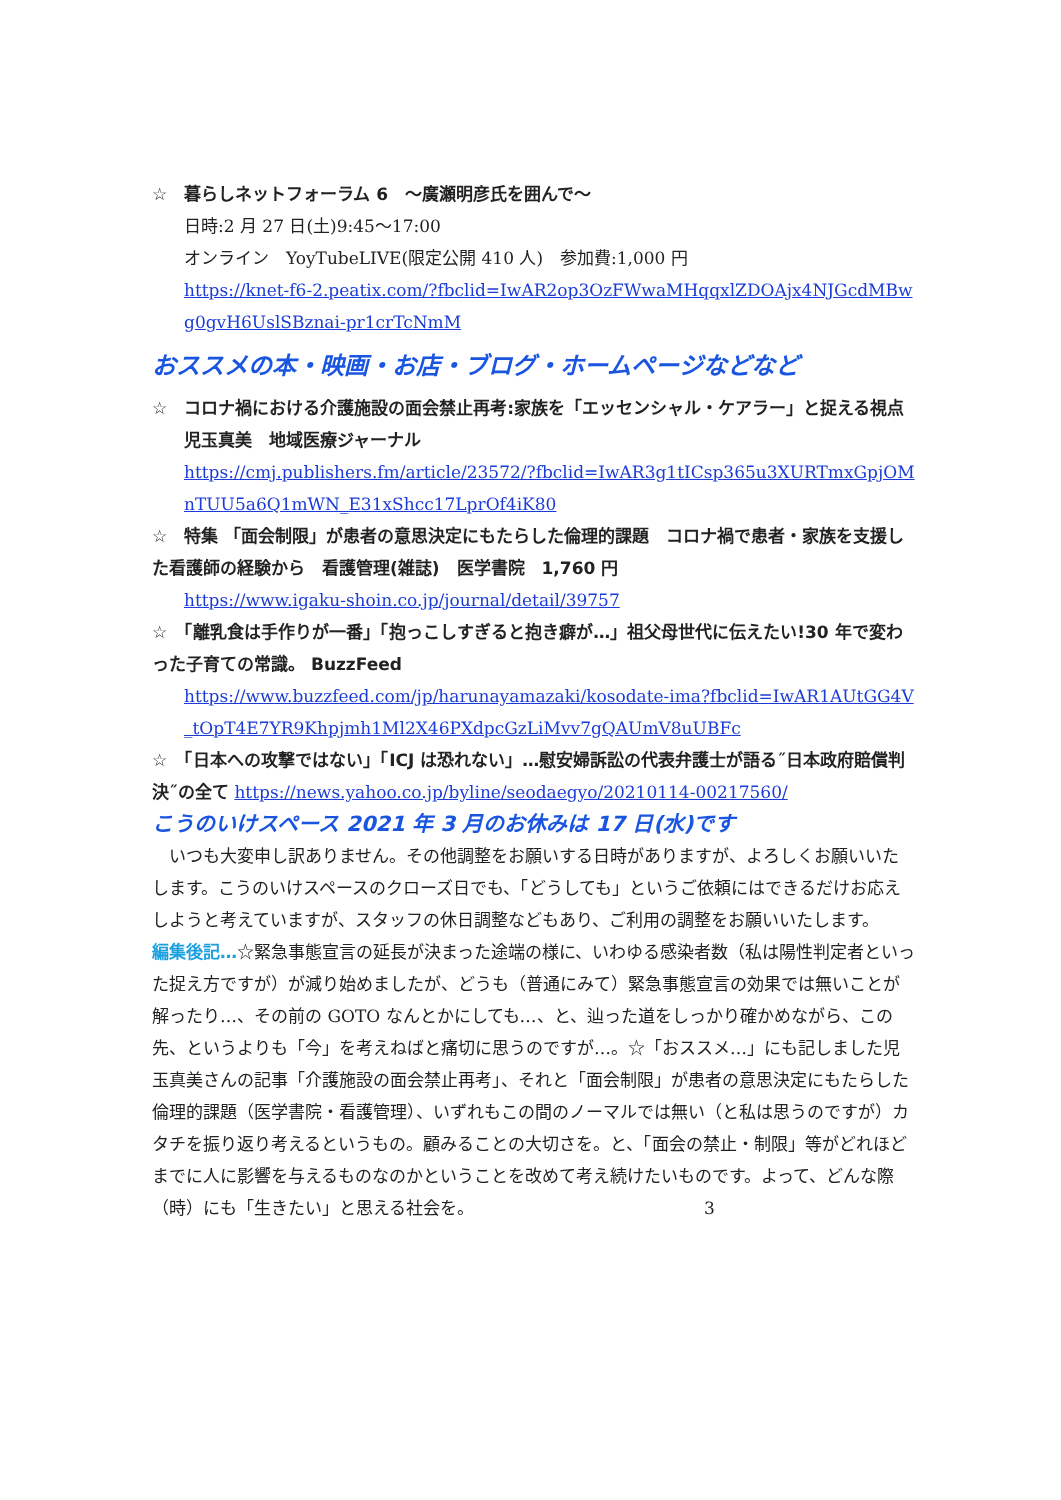☆　暮らしネットフォーラム 6　～廣瀬明彦氏を囲んで～
日時:2 月 27 日(土)9:45～17:00
オンライン　YoyTubeLIVE(限定公開 410 人)　参加費:1,000 円
https://knet-f6-2.peatix.com/?fbclid=IwAR2op3OzFWwaMHqqxlZDOAjx4NJGcdMBwg0gvH6UslSBznai-pr1crTcNmM
おススメの本・映画・お店・ブログ・ホームページなどなど
☆　コロナ禍における介護施設の面会禁止再考:家族を「エッセンシャル・ケアラー」と捉える視点
児玉真美　地域医療ジャーナル
https://cmj.publishers.fm/article/23572/?fbclid=IwAR3g1tICsp365u3XURTmxGpjOMnTUU5a6Q1mWN_E31xShcc17LprOf4iK80
☆　特集 「面会制限」が患者の意思決定にもたらした倫理的課題　コロナ禍で患者・家族を支援した看護師の経験から　看護管理(雑誌)　医学書院　1,760 円
https://www.igaku-shoin.co.jp/journal/detail/39757
☆　「離乳食は手作りが一番」「抱っこしすぎると抱き癖が…」祖父母世代に伝えたい!30 年で変わった子育ての常識。 BuzzFeed
https://www.buzzfeed.com/jp/harunayamazaki/kosodate-ima?fbclid=IwAR1AUtGG4V_tOpT4E7YR9Khpjmh1Ml2X46PXdpcGzLiMvv7gQAUmV8uUBFc
☆　「日本への攻撃ではない」「ICJ は恐れない」…慰安婦訴訟の代表弁護士が語る˝日本政府賠償判決˝の全て https://news.yahoo.co.jp/byline/seodaegyo/20210114-00217560/
こうのいけスペース 2021 年 3 月のお休みは 17 日(水)です
　いつも大変申し訳ありません。その他調整をお願いする日時がありますが、よろしくお願いいたします。こうのいけスペースのクローズ日でも、「どうしても」というご依頼にはできるだけお応えしようと考えていますが、スタッフの休日調整などもあり、ご利用の調整をお願いいたします。
編集後記…☆緊急事態宣言の延長が決まった途端の様に、いわゆる感染者数（私は陽性判定者といった捉え方ですが）が減り始めましたが、どうも（普通にみて）緊急事態宣言の効果では無いことが解ったり…、その前の GOTO なんとかにしても…、と、辿った道をしっかり確かめながら、この先、というよりも「今」を考えねばと痛切に思うのですが…。☆「おススメ…」にも記しました児玉真美さんの記事「介護施設の面会禁止再考」、それと「面会制限」が患者の意思決定にもたらした倫理的課題（医学書院・看護管理）、いずれもこの間のノーマルでは無い（と私は思うのですが）カタチを振り返り考えるというもの。顧みることの大切さを。と、「面会の禁止・制限」等がどれほどまでに人に影響を与えるものなのかということを改めて考え続けたいものです。よって、どんな際（時）にも「生きたい」と思える社会を。 3